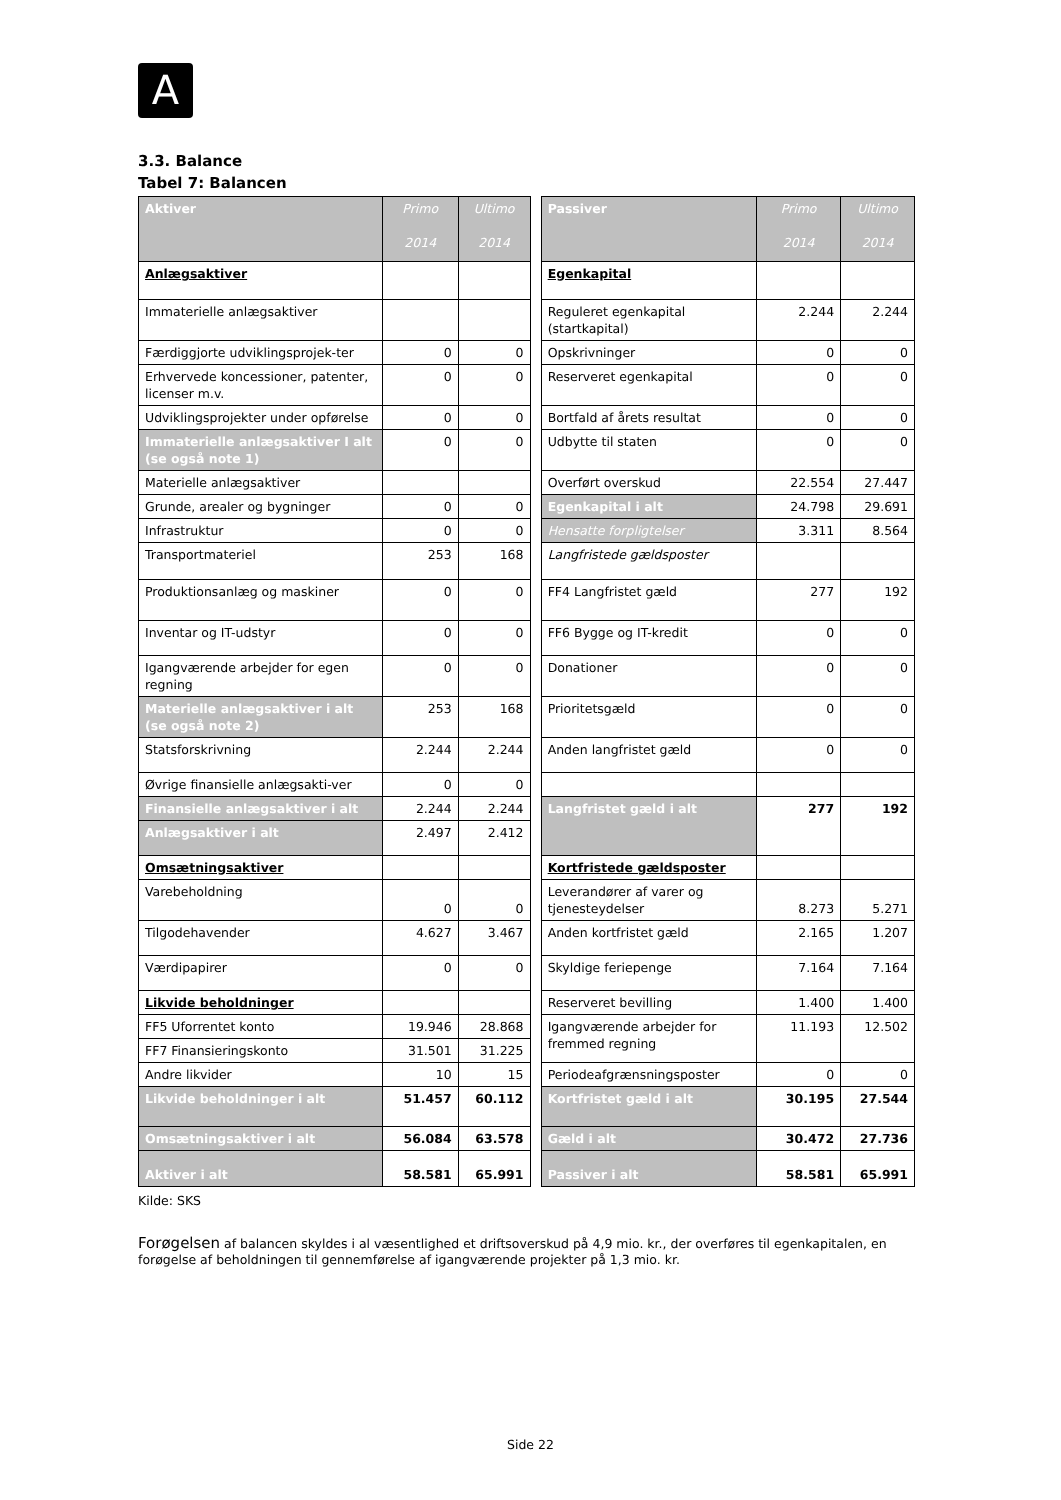A
3.3. Balance
Tabel 7: Balancen
| Aktiver | Primo 2014 | Ultimo 2014 | | Passiver | Primo 2014 | Ultimo 2014 |
| Anlægsaktiver | | | | Egenkapital | | |
| Immaterielle anlægsaktiver | | | | Reguleret egenkapital (startkapital) | 2.244 | 2.244 |
| Færdiggjorte udviklingsprojek-ter | 0 | 0 | | Opskrivninger | 0 | 0 |
| Erhvervede koncessioner, patenter, licenser m.v. | 0 | 0 | | Reserveret egenkapital | 0 | 0 |
| Udviklingsprojekter under opførelse | 0 | 0 | | Bortfald af årets resultat | 0 | 0 |
| Immaterielle anlægsaktiver I alt (se også note 1) | 0 | 0 | | Udbytte til staten | 0 | 0 |
| Materielle anlægsaktiver | | | | Overført overskud | 22.554 | 27.447 |
| Grunde, arealer og bygninger | 0 | 0 | | Egenkapital i alt | 24.798 | 29.691 |
| Infrastruktur | 0 | 0 | | Hensatte forpligtelser | 3.311 | 8.564 |
| Transportmateriel | 253 | 168 | | Langfristede gældsposter | | |
| Produktionsanlæg og maskiner | 0 | 0 | | FF4 Langfristet gæld | 277 | 192 |
| Inventar og IT-udstyr | 0 | 0 | | FF6 Bygge og IT-kredit | 0 | 0 |
| Igangværende arbejder for egen regning | 0 | 0 | | Donationer | 0 | 0 |
| Materielle anlægsaktiver i alt (se også note 2) | 253 | 168 | | Prioritetsgæld | 0 | 0 |
| Statsforskrivning | 2.244 | 2.244 | | Anden langfristet gæld | 0 | 0 |
| Øvrige finansielle anlægsakti-ver | 0 | 0 | | | | |
| Finansielle anlægsaktiver i alt | 2.244 | 2.244 | | Langfristet gæld i alt | 277 | 192 |
| Anlægsaktiver i alt | 2.497 | 2.412 | | | | |
| Omsætningsaktiver | | | | Kortfristede gældsposter | | |
| Varebeholdning | 0 | 0 | | Leverandører af varer og tjenesteydelser | 8.273 | 5.271 |
| Tilgodehavender | 4.627 | 3.467 | | Anden kortfristet gæld | 2.165 | 1.207 |
| Værdipapirer | 0 | 0 | | Skyldige feriepenge | 7.164 | 7.164 |
| Likvide beholdninger | | | | Reserveret bevilling | 1.400 | 1.400 |
| FF5 Uforrentet konto | 19.946 | 28.868 | | Igangværende arbejder for fremmed regning | 11.193 | 12.502 |
| FF7 Finansieringskonto | 31.501 | 31.225 | | | | |
| Andre likvider | 10 | 15 | | Periodeafgrænsningsposter | 0 | 0 |
| Likvide beholdninger i alt | 51.457 | 60.112 | | Kortfristet gæld i alt | 30.195 | 27.544 |
| Omsætningsaktiver i alt | 56.084 | 63.578 | | Gæld i alt | 30.472 | 27.736 |
| Aktiver i alt | 58.581 | 65.991 | | Passiver i alt | 58.581 | 65.991 |
Kilde: SKS
Forøgelsen af balancen skyldes i al væsentlighed et driftsoverskud på 4,9 mio. kr., der overføres til egenkapitalen, en forøgelse af beholdningen til gennemførelse af igangværende projekter på 1,3 mio. kr.
Side 22